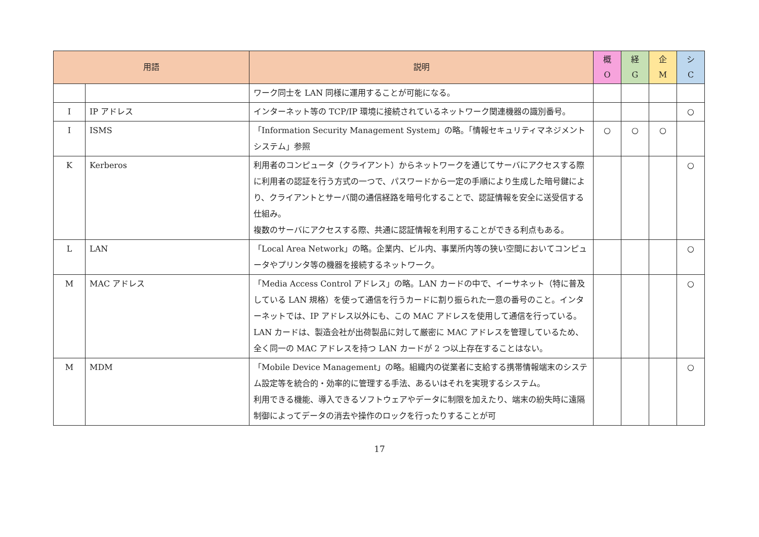| 用語 | | 説明 | 概 O | 経 G | 企 M | シ C |
| --- | --- | --- | --- | --- | --- | --- |
| | | ワーク同士を LAN 同様に運用することが可能になる。 | | | | |
| I | IP アドレス | インターネット等の TCP/IP 環境に接続されているネットワーク関連機器の識別番号。 | | | | ○ |
| I | ISMS | 「Information Security Management System」の略。「情報セキュリティマネジメントシステム」参照 | ○ | ○ | ○ | |
| K | Kerberos | 利用者のコンピュータ（クライアント）からネットワークを通じてサーバにアクセスする際に利用者の認証を行う方式の一つで、パスワードから一定の手順により生成した暗号鍵により、クライアントとサーバ間の通信経路を暗号化することで、認証情報を安全に送受信する仕組み。 複数のサーバにアクセスする際、共通に認証情報を利用することができる利点もある。 | | | | ○ |
| L | LAN | 「Local Area Network」の略。企業内、ビル内、事業所内等の狭い空間においてコンピュータやプリンタ等の機器を接続するネットワーク。 | | | | ○ |
| M | MAC アドレス | 「Media Access Control アドレス」の略。LAN カードの中で、イーサネット（特に普及している LAN 規格）を使って通信を行うカードに割り振られた一意の番号のこと。インターネットでは、IP アドレス以外にも、この MAC アドレスを使用して通信を行っている。LAN カードは、製造会社が出荷製品に対して厳密に MAC アドレスを管理しているため、全く同一の MAC アドレスを持つ LAN カードが 2 つ以上存在することはない。 | | | | ○ |
| M | MDM | 「Mobile Device Management」の略。組織内の従業者に支給する携帯情報端末のシステム設定等を統合的・効率的に管理する手法、あるいはそれを実現するシステム。 利用できる機能、導入できるソフトウェアやデータに制限を加えたり、端末の紛失時に遠隔制御によってデータの消去や操作のロックを行ったりすることが可 | | | | ○ |
17